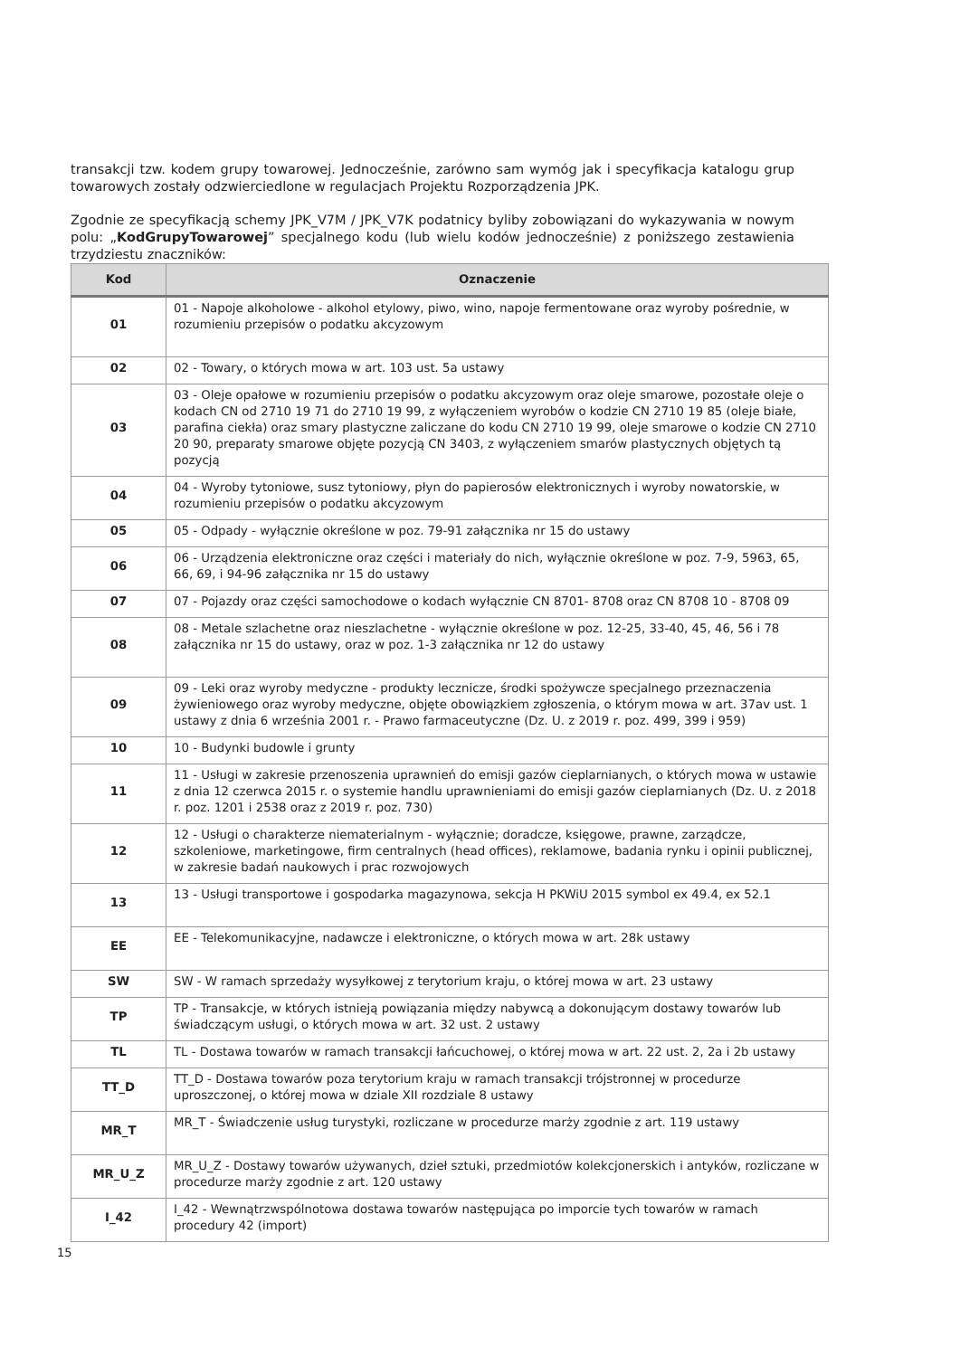transakcji tzw. kodem grupy towarowej. Jednocześnie, zarówno sam wymóg jak i specyfikacja katalogu grup towarowych zostały odzwierciedlone w regulacjach Projektu Rozporządzenia JPK.
Zgodnie ze specyfikacją schemy JPK_V7M / JPK_V7K podatnicy byliby zobowiązani do wykazywania w nowym polu: „KodGrupyTowarowej” specjalnego kodu (lub wielu kodów jednocześnie) z poniższego zestawienia trzydziestu znaczników:
| Kod | Oznaczenie |
| --- | --- |
| 01 | 01 - Napoje alkoholowe - alkohol etylowy, piwo, wino, napoje fermentowane oraz wyroby pośrednie, w rozumieniu przepisów o podatku akcyzowym |
| 02 | 02 - Towary, o których mowa w art. 103 ust. 5a ustawy |
| 03 | 03 - Oleje opałowe w rozumieniu przepisów o podatku akcyzowym oraz oleje smarowe, pozostałe oleje o kodach CN od 2710 19 71 do 2710 19 99, z wyłączeniem wyrobów o kodzie CN 2710 19 85 (oleje białe, parafina ciekła) oraz smary plastyczne zaliczane do kodu CN 2710 19 99, oleje smarowe o kodzie CN 2710 20 90, preparaty smarowe objęte pozycją CN 3403, z wyłączeniem smarów plastycznych objętych tą pozycją |
| 04 | 04 - Wyroby tytoniowe, susz tytoniowy, płyn do papierosów elektronicznych i wyroby nowatorskie, w rozumieniu przepisów o podatku akcyzowym |
| 05 | 05 - Odpady - wyłącznie określone w poz. 79-91 załącznika nr 15 do ustawy |
| 06 | 06 - Urządzenia elektroniczne oraz części i materiały do nich, wyłącznie określone w poz. 7-9, 5963, 65, 66, 69, i 94-96 załącznika nr 15 do ustawy |
| 07 | 07 - Pojazdy oraz części samochodowe o kodach wyłącznie CN 8701- 8708 oraz CN 8708 10 - 8708 09 |
| 08 | 08 - Metale szlachetne oraz nieszlachetne - wyłącznie określone w poz. 12-25, 33-40, 45, 46, 56 i 78 załącznika nr 15 do ustawy, oraz w poz. 1-3 załącznika nr 12 do ustawy |
| 09 | 09 - Leki oraz wyroby medyczne - produkty lecznicze, środki spożywcze specjalnego przeznaczenia żywieniowego oraz wyroby medyczne, objęte obowiązkiem zgłoszenia, o którym mowa w art. 37av ust. 1 ustawy z dnia 6 września 2001 r. - Prawo farmaceutyczne (Dz. U. z 2019 r. poz. 499, 399 i 959) |
| 10 | 10 - Budynki budowle i grunty |
| 11 | 11 - Usługi w zakresie przenoszenia uprawnień do emisji gazów cieplarnianych, o których mowa w ustawie z dnia 12 czerwca 2015 r. o systemie handlu uprawnieniami do emisji gazów cieplarnianych (Dz. U. z 2018 r. poz. 1201 i 2538 oraz z 2019 r. poz. 730) |
| 12 | 12 - Usługi o charakterze niematerialnym - wyłącznie; doradcze, księgowe, prawne, zarządcze, szkoleniowe, marketingowe, firm centralnych (head offices), reklamowe, badania rynku i opinii publicznej, w zakresie badań naukowych i prac rozwojowych |
| 13 | 13 - Usługi transportowe i gospodarka magazynowa, sekcja H PKWiU 2015 symbol ex 49.4, ex 52.1 |
| EE | EE - Telekomunikacyjne, nadawcze i elektroniczne, o których mowa w art. 28k ustawy |
| SW | SW - W ramach sprzedaży wysyłkowej z terytorium kraju, o której mowa w art. 23 ustawy |
| TP | TP - Transakcje, w których istnieją powiązania między nabywcą a dokonującym dostawy towarów lub świadczącym usługi, o których mowa w art. 32 ust. 2 ustawy |
| TL | TL - Dostawa towarów w ramach transakcji łańcuchowej, o której mowa w art. 22 ust. 2, 2a i 2b ustawy |
| TT_D | TT_D - Dostawa towarów poza terytorium kraju w ramach transakcji trójstronnej w procedurze uproszczonej, o której mowa w dziale XII rozdziale 8 ustawy |
| MR_T | MR_T - Świadczenie usług turystyki, rozliczane w procedurze marży zgodnie z art. 119 ustawy |
| MR_U_Z | MR_U_Z - Dostawy towarów używanych, dzieł sztuki, przedmiotów kolekcjonerskich i antyków, rozliczane w procedurze marży zgodnie z art. 120 ustawy |
| I_42 | I_42 - Wewnątrzwspólnotowa dostawa towarów następująca po imporcie tych towarów w ramach procedury 42 (import) |
15